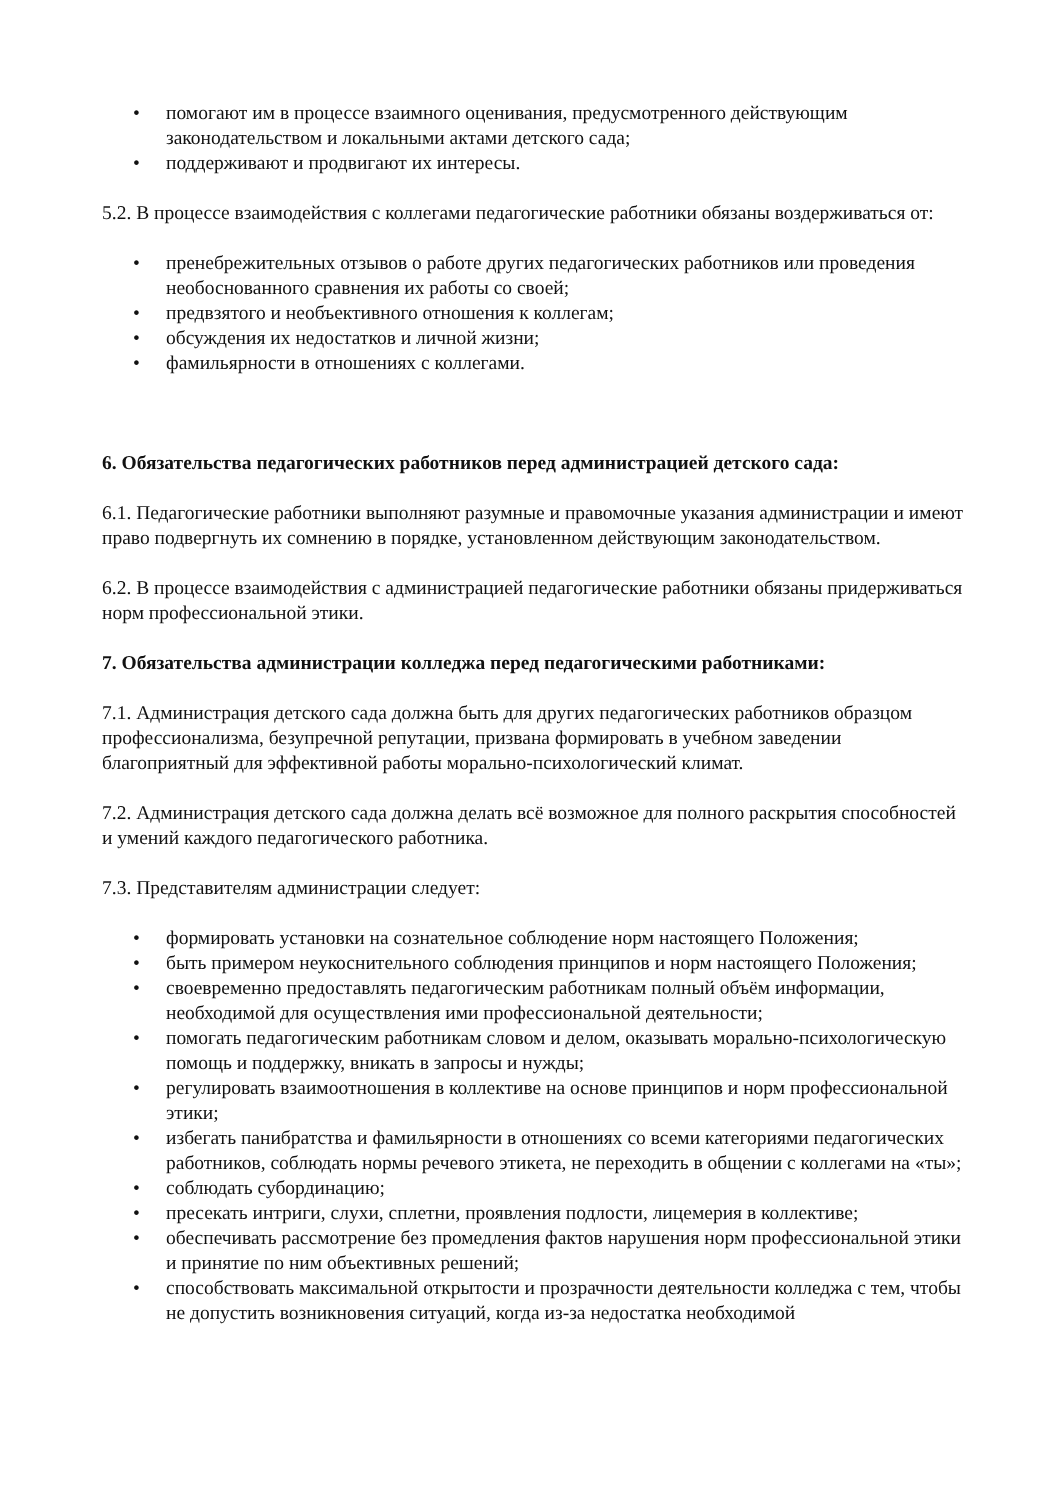• помогают им в процессе взаимного оценивания, предусмотренного действующим законодательством и локальными актами детского сада;
• поддерживают и продвигают их интересы.
5.2. В процессе взаимодействия с коллегами педагогические работники обязаны воздерживаться от:
• пренебрежительных отзывов о работе других педагогических работников или проведения необоснованного сравнения их работы со своей;
• предвзятого и необъективного отношения к коллегам;
• обсуждения их недостатков и личной жизни;
• фамильярности в отношениях с коллегами.
6. Обязательства педагогических работников перед администрацией детского сада:
6.1. Педагогические работники выполняют разумные и правомочные указания администрации и имеют право подвергнуть их сомнению в порядке, установленном действующим законодательством.
6.2. В процессе взаимодействия с администрацией педагогические работники обязаны придерживаться норм профессиональной этики.
7. Обязательства администрации колледжа перед педагогическими работниками:
7.1. Администрация детского сада должна быть для других педагогических работников образцом профессионализма, безупречной репутации, призвана формировать в учебном заведении благоприятный для эффективной работы морально-психологический климат.
7.2. Администрация детского сада должна делать всё возможное для полного раскрытия способностей и умений каждого педагогического работника.
7.3. Представителям администрации следует:
• формировать установки на сознательное соблюдение норм настоящего Положения;
• быть примером неукоснительного соблюдения принципов и норм настоящего Положения;
• своевременно предоставлять педагогическим работникам полный объём информации, необходимой для осуществления ими профессиональной деятельности;
• помогать педагогическим работникам словом и делом, оказывать морально-психологическую помощь и поддержку, вникать в запросы и нужды;
• регулировать взаимоотношения в коллективе на основе принципов и норм профессиональной этики;
• избегать панибратства и фамильярности в отношениях со всеми категориями педагогических работников, соблюдать нормы речевого этикета, не переходить в общении с коллегами на «ты»;
• соблюдать субординацию;
• пресекать интриги, слухи, сплетни, проявления подлости, лицемерия в коллективе;
• обеспечивать рассмотрение без промедления фактов нарушения норм профессиональной этики и принятие по ним объективных решений;
• способствовать максимальной открытости и прозрачности деятельности колледжа с тем, чтобы не допустить возникновения ситуаций, когда из-за недостатка необходимой